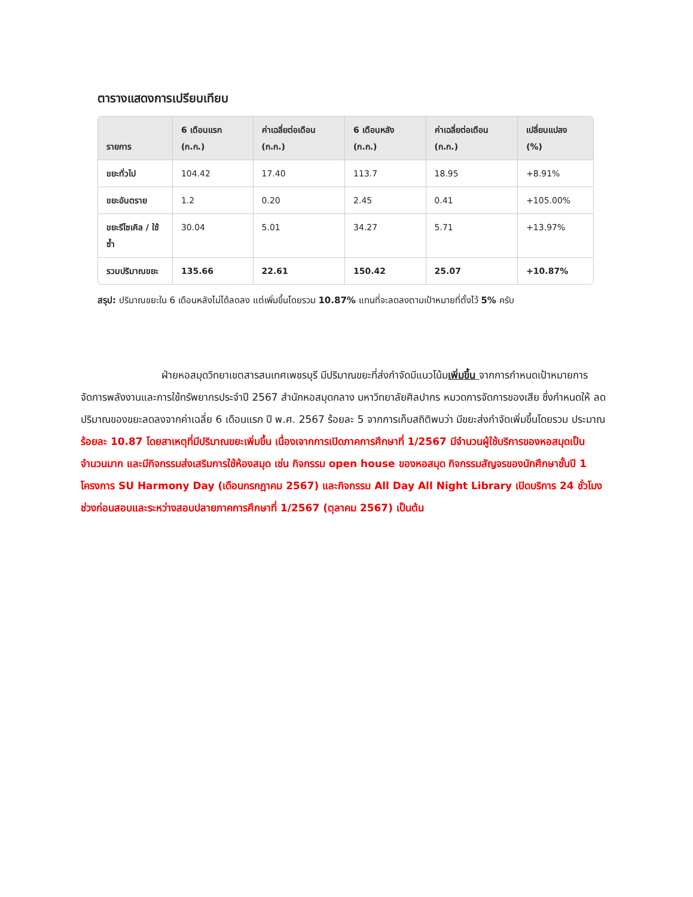ตารางแสดงการเปรียบเทียบ
| รายการ | 6 เดือนแรก (ก.ก.) | ค่าเฉลี่ยต่อเดือน (ก.ก.) | 6 เดือนหลัง (ก.ก.) | ค่าเฉลี่ยต่อเดือน (ก.ก.) | เปลี่ยนแปลง (%) |
| --- | --- | --- | --- | --- | --- |
| ขยะทั่วไป | 104.42 | 17.40 | 113.7 | 18.95 | +8.91% |
| ขยะอันตราย | 1.2 | 0.20 | 2.45 | 0.41 | +105.00% |
| ขยะรีไซเคิล / ใช้ซ้ำ | 30.04 | 5.01 | 34.27 | 5.71 | +13.97% |
| รวมปริมาณขยะ | 135.66 | 22.61 | 150.42 | 25.07 | +10.87% |
สรุป: ปริมาณขยะใน 6 เดือนหลังไม่ได้ลดลง แต่เพิ่มขึ้นโดยรวม 10.87% แทนที่จะลดลงตามเป้าหมายที่ตั้งไว้ 5% ครับ
ฝ่ายหอสมุดวิทยาเขตสารสนเทศเพชรบุรี มีปริมาณขยะที่ส่งกำจัดมีแนวโน้มเพิ่มขึ้น จากการกำหนดเป้าหมายการจัดการพลังงานและการใช้ทรัพยากรประจำปี 2567 สำนักหอสมุดกลาง มหาวิทยาลัยศิลปากร หมวดการจัดการของเสีย ซึ่งกำหนดให้ ลดปริมาณของขยะลดลงจากค่าเฉลี่ย 6 เดือนแรก ปี พ.ศ. 2567 ร้อยละ 5 จากการเก็บสถิติพบว่า มีขยะส่งกำจัดเพิ่มขึ้นโดยรวม ประมาณร้อยละ 10.87 โดยสาเหตุที่มีปริมาณขยะเพิ่มขึ้น เนื่องเจากการเปิดภาคการศึกษาที่ 1/2567 มีจำนวนผู้ใช้บริการของหอสมุดเป็นจำนวนมาก และมีกิจกรรมส่งเสริมการใช้ห้องสมุด เช่น กิจกรรม open house ของหอสมุด กิจกรรมสัญจรของนักศึกษาชั้นปี 1 โครงการ SU Harmony Day (เดือนกรกฎาคม 2567) และกิจกรรม All Day All Night Library เปิดบริการ 24 ชั่วโมง ช่วงก่อนสอบและระหว่างสอบปลายภาคการศึกษาที่ 1/2567 (ตุลาคม 2567) เป็นต้น